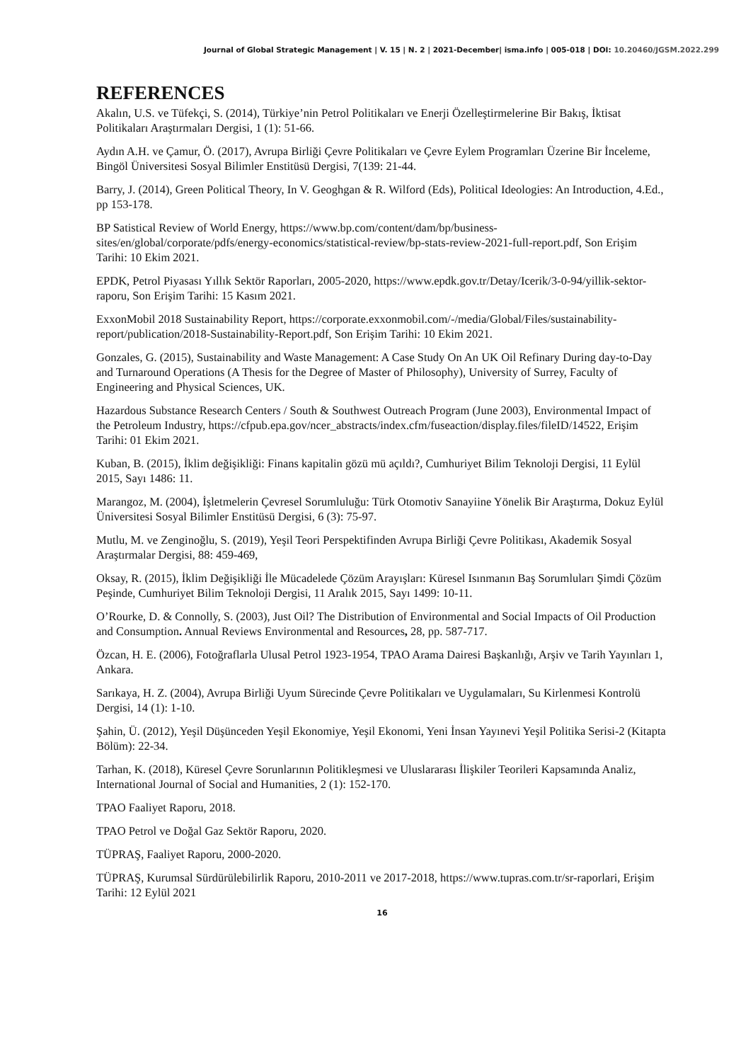Journal of Global Strategic Management | V. 15 | N. 2 | 2021-December| isma.info | 005-018 | DOI: 10.20460/JGSM.2022.299
REFERENCES
Akalın, U.S. ve Tüfekçi, S. (2014), Türkiye’nin Petrol Politikaları ve Enerji Özelleştirmelerine Bir Bakış, İktisat Politikaları Araştırmaları Dergisi, 1 (1): 51-66.
Aydın A.H. ve Çamur, Ö. (2017), Avrupa Birliği Çevre Politikaları ve Çevre Eylem Programları Üzerine Bir İnceleme, Bingöl Üniversitesi Sosyal Bilimler Enstitüsü Dergisi, 7(139: 21-44.
Barry, J. (2014), Green Political Theory, In V. Geoghgan & R. Wilford (Eds), Political Ideologies: An Introduction, 4.Ed., pp 153-178.
BP Satistical Review of World Energy, https://www.bp.com/content/dam/bp/business-sites/en/global/corporate/pdfs/energy-economics/statistical-review/bp-stats-review-2021-full-report.pdf, Son Erişim Tarihi: 10 Ekim 2021.
EPDK, Petrol Piyasası Yıllık Sektör Raporları, 2005-2020, https://www.epdk.gov.tr/Detay/Icerik/3-0-94/yillik-sektor-raporu, Son Erişim Tarihi: 15 Kasım 2021.
ExxonMobil 2018 Sustainability Report, https://corporate.exxonmobil.com/-/media/Global/Files/sustainability-report/publication/2018-Sustainability-Report.pdf, Son Erişim Tarihi: 10 Ekim 2021.
Gonzales, G. (2015), Sustainability and Waste Management: A Case Study On An UK Oil Refinary During day-to-Day and Turnaround Operations (A Thesis for the Degree of Master of Philosophy), University of Surrey, Faculty of Engineering and Physical Sciences, UK.
Hazardous Substance Research Centers / South & Southwest Outreach Program (June 2003), Environmental Impact of the Petroleum Industry, https://cfpub.epa.gov/ncer_abstracts/index.cfm/fuseaction/display.files/fileID/14522, Erişim Tarihi: 01 Ekim 2021.
Kuban, B. (2015), İklim değişikliği: Finans kapitalin gözü mü açıldı?, Cumhuriyet Bilim Teknoloji Dergisi, 11 Eylül 2015, Sayı 1486: 11.
Marangoz, M. (2004), İşletmelerin Çevresel Sorumluluğu: Türk Otomotiv Sanayiine Yönelik Bir Araştırma, Dokuz Eylül Üniversitesi Sosyal Bilimler Enstitüsü Dergisi, 6 (3): 75-97.
Mutlu, M. ve Zenginoğlu, S. (2019), Yeşil Teori Perspektifinden Avrupa Birliği Çevre Politikası, Akademik Sosyal Araştırmalar Dergisi, 88: 459-469,
Oksay, R. (2015), İklim Değişikliği İle Mücadelede Çözüm Arayışları: Küresel Isınmanın Baş Sorumluları Şimdi Çözüm Peşinde, Cumhuriyet Bilim Teknoloji Dergisi, 11 Aralık 2015, Sayı 1499: 10-11.
O’Rourke, D. & Connolly, S. (2003), Just Oil? The Distribution of Environmental and Social Impacts of Oil Production and Consumption. Annual Reviews Environmental and Resources, 28, pp. 587-717.
Özcan, H. E. (2006), Fotoğraflarla Ulusal Petrol 1923-1954, TPAO Arama Dairesi Başkanlığı, Arşiv ve Tarih Yayınları 1, Ankara.
Sarıkaya, H. Z. (2004), Avrupa Birliği Uyum Sürecinde Çevre Politikaları ve Uygulamaları, Su Kirlenmesi Kontrolü Dergisi, 14 (1): 1-10.
Şahin, Ü. (2012), Yeşil Düşünceden Yeşil Ekonomiye, Yeşil Ekonomi, Yeni İnsan Yayınevi Yeşil Politika Serisi-2 (Kitapta Bölüm): 22-34.
Tarhan, K. (2018), Küresel Çevre Sorunlarının Politikleşmesi ve Uluslararası İlişkiler Teorileri Kapsamında Analiz, International Journal of Social and Humanities, 2 (1): 152-170.
TPAO Faaliyet Raporu, 2018.
TPAO Petrol ve Doğal Gaz Sektör Raporu, 2020.
TÜPRAŞ, Faaliyet Raporu, 2000-2020.
TÜPRAŞ, Kurumsal Sürdürülebilirlik Raporu, 2010-2011 ve 2017-2018, https://www.tupras.com.tr/sr-raporlari, Erişim Tarihi: 12 Eylül 2021
16